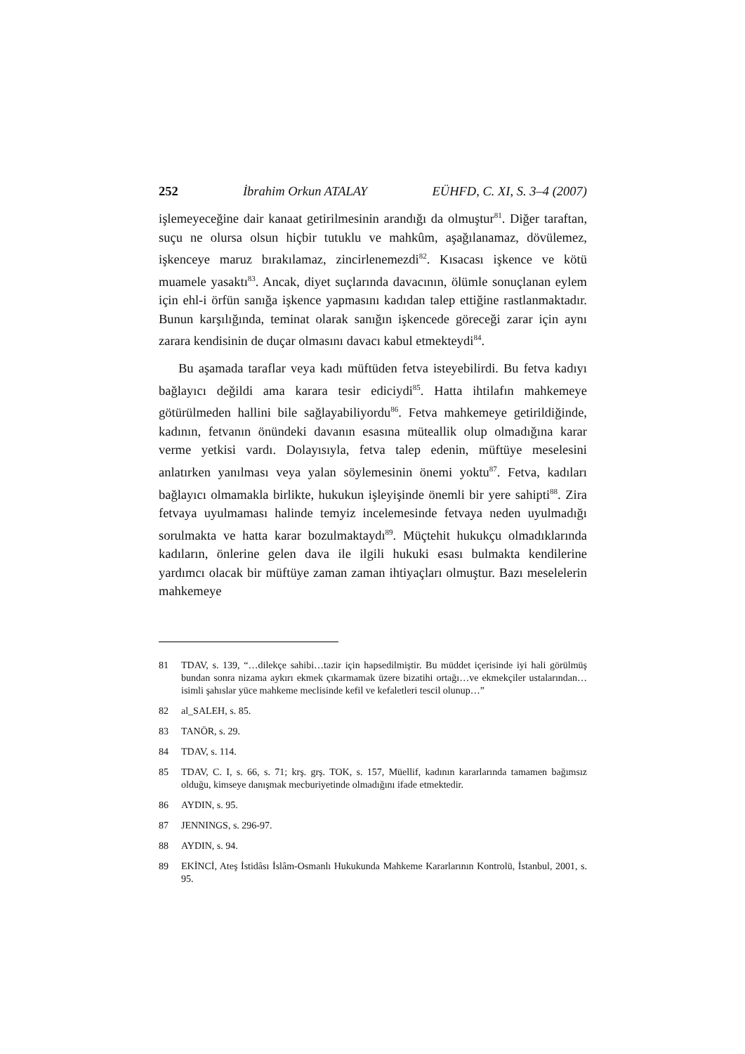252 İbrahim Orkun ATALAY EÜHFD, C. XI, S. 3–4 (2007)
işlemeyeceğine dair kanaat getirilmesinin arandığı da olmuştur<sup>81</sup>. Diğer taraftan, suçu ne olursa olsun hiçbir tutuklu ve mahkûm, aşağılanamaz, dövülemez, işkenceye maruz bırakılamaz, zincirlenemezdi<sup>82</sup>. Kısacası işkence ve kötü muamele yasaktı<sup>83</sup>. Ancak, diyet suçlarında davacının, ölümle sonuçlanan eylem için ehl-i örfün sanığa işkence yapmasını kadıdan talep ettiğine rastlanmaktadır. Bunun karşılığında, teminat olarak sanığın işkencede göreceği zarar için aynı zarara kendisinin de duçar olmasını davacı kabul etmekteydi<sup>84</sup>.
Bu aşamada taraflar veya kadı müftüden fetva isteyebilirdi. Bu fetva kadıyı bağlayıcı değildi ama karara tesir ediciydi<sup>85</sup>. Hatta ihtilafın mahkemeye götürülmeden hallini bile sağlayabiliyordu<sup>86</sup>. Fetva mahkemeye getirildiğinde, kadının, fetvanın önündeki davanın esasına müteallik olup olmadığına karar verme yetkisi vardı. Dolayısıyla, fetva talep edenin, müftüye meselesini anlatırken yanılması veya yalan söylemesinin önemi yoktu<sup>87</sup>. Fetva, kadıları bağlayıcı olmamakla birlikte, hukukun işleyişinde önemli bir yere sahipti<sup>88</sup>. Zira fetvaya uyulmaması halinde temyiz incelemesinde fetvaya neden uyulmadığı sorulmakta ve hatta karar bozulmaktaydı<sup>89</sup>. Müçtehit hukukçu olmadıklarında kadıların, önlerine gelen dava ile ilgili hukuki esası bulmakta kendilerine yardımcı olacak bir müftüye zaman zaman ihtiyaçları olmuştur. Bazı meselelerin mahkemeye
81 TDAV, s. 139, “…dilekçe sahibi…tazir için hapsedilmiştir. Bu müddet içerisinde iyi hali görülmüş bundan sonra nizama aykırı ekmek çıkarmamak üzere bizatihi ortağı…ve ekmekçiler ustalarından…isimli şahıslar yüce mahkeme meclisinde kefil ve kefaletleri tescil olunup…”
82 al_SALEH, s. 85.
83 TANÖR, s. 29.
84 TDAV, s. 114.
85 TDAV, C. I, s. 66, s. 71; krş. grş. TOK, s. 157, Müellif, kadının kararlarında tamamen bağımsız olduğu, kimseye danışmak mecburiyetinde olmadığını ifade etmektedir.
86 AYDIN, s. 95.
87 JENNINGS, s. 296-97.
88 AYDIN, s. 94.
89 EKİNCİ, Ateş İstidâsı İslâm-Osmanlı Hukukunda Mahkeme Kararlarının Kontrolü, İstanbul, 2001, s. 95.